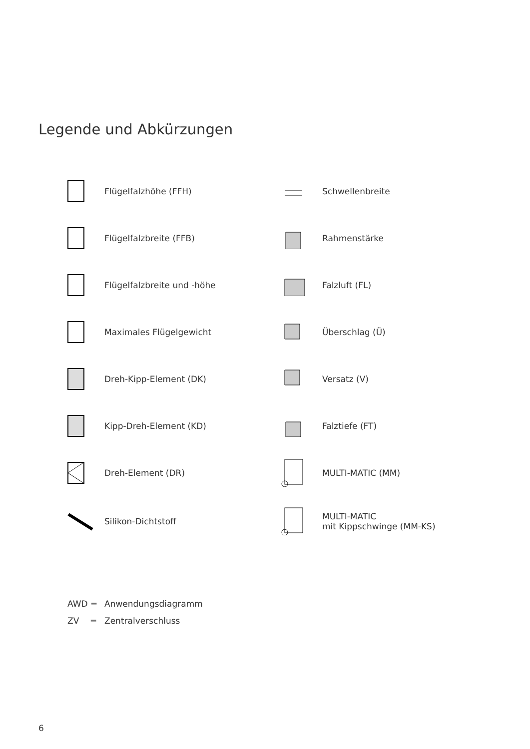Legende und Abkürzungen
Flügelfalzhöhe (FFH)
Flügelfalzbreite (FFB)
Flügelfalzbreite und -höhe
Maximales Flügelgewicht
Dreh-Kipp-Element (DK)
Kipp-Dreh-Element (KD)
Dreh-Element (DR)
Silikon-Dichtstoff
Schwellenbreite
Rahmenstärke
Falzluft (FL)
Überschlag (Ü)
Versatz (V)
Falztiefe (FT)
MULTI-MATIC (MM)
MULTI-MATIC
mit Kippschwinge (MM-KS)
AWD = Anwendungsdiagramm
ZV = Zentralverschluss
6